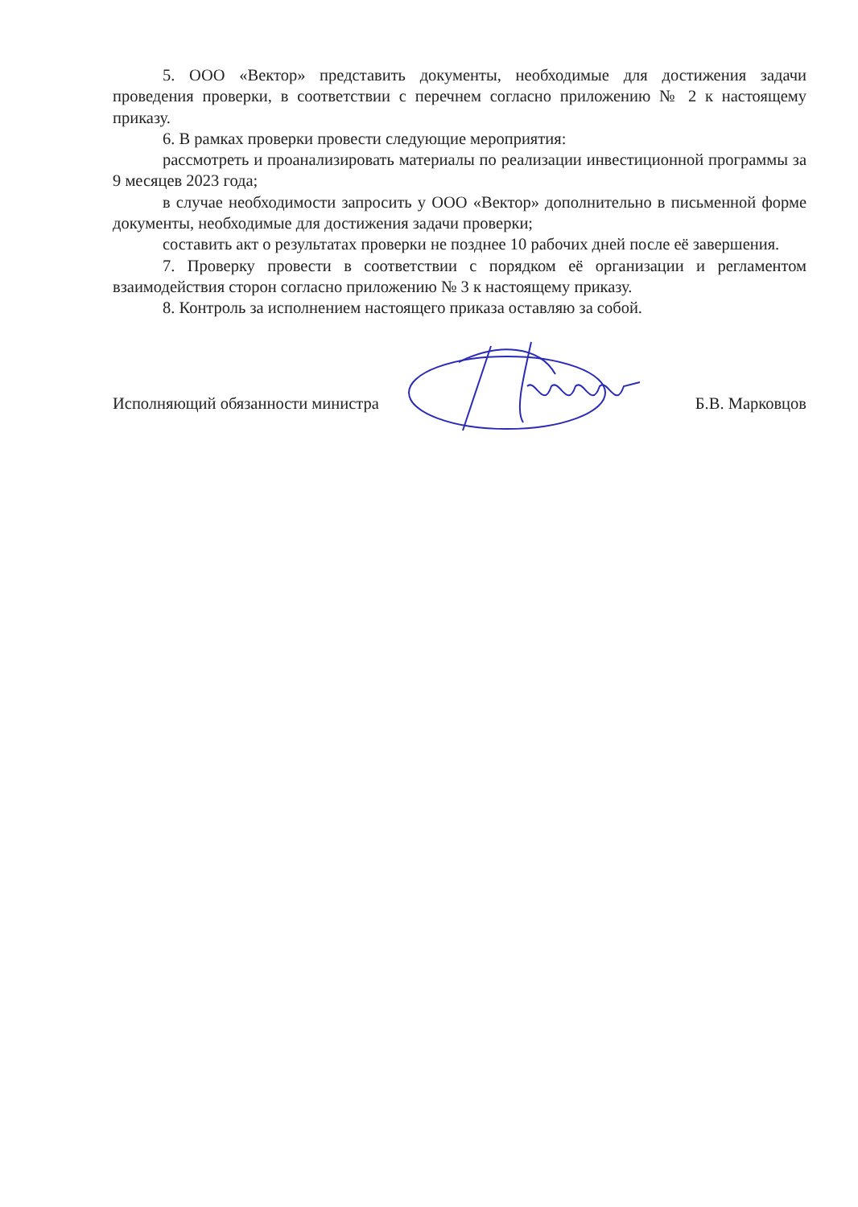5. ООО «Вектор» представить документы, необходимые для достижения задачи проведения проверки, в соответствии с перечнем согласно приложению № 2 к настоящему приказу.
6. В рамках проверки провести следующие мероприятия:
рассмотреть и проанализировать материалы по реализации инвестиционной программы за 9 месяцев 2023 года;
в случае необходимости запросить у ООО «Вектор» дополнительно в письменной форме документы, необходимые для достижения задачи проверки;
составить акт о результатах проверки не позднее 10 рабочих дней после её завершения.
7. Проверку провести в соответствии с порядком её организации и регламентом взаимодействия сторон согласно приложению № 3 к настоящему приказу.
8. Контроль за исполнением настоящего приказа оставляю за собой.
Исполняющий обязанности министра Б.В. Марковцов